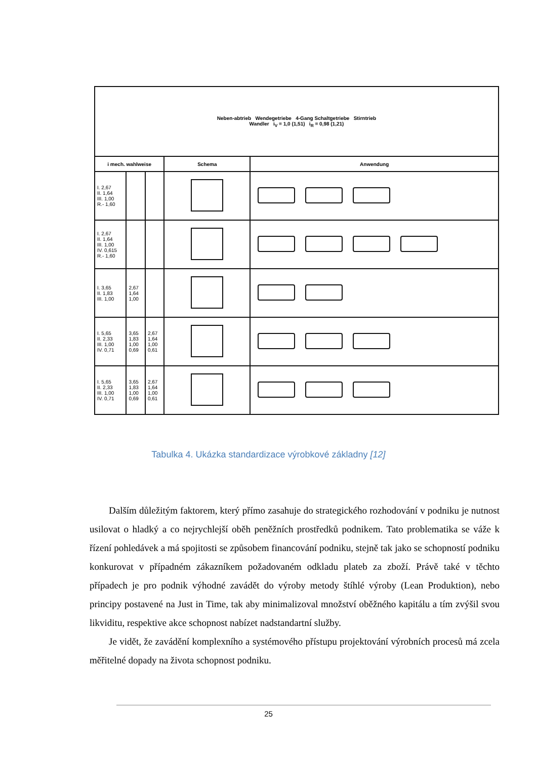| Neben-abtrieb Wendegetriebe 4-Gang Schaltgetriebe Stirntrieb Wandler i<sub>V</sub> = 1,0 (1,51) i<sub>R</sub> = 0,98 (1,21) | | | | |
| i mech. wahlweise | | | Schema | Anwendung |
| I. 2,67 II. 1,64 III. 1,00 R.- 1,60 | | | | |
| I. 2,67 II. 1,64 III. 1,00 IV. 0,615 R.- 1,60 | | | | |
| I. 3,65 II. 1,83 III. 1,00 | 2,67 1,64 1,00 | | | |
| I. 5,65 II. 2,33 III. 1,00 IV. 0,71 | 3,65 1,83 1,00 0,69 | 2,67 1,64 1,00 0,61 | | |
| I. 5,65 II. 2,33 III. 1,00 IV. 0,71 | 3,65 1,83 1,00 0,69 | 2,67 1,64 1,00 0,61 | | |
Tabulka 4. Ukázka standardizace výrobkové základny [12]
Dalším důležitým faktorem, který přímo zasahuje do strategického rozhodování v podniku je nutnost usilovat o hladký a co nejrychlejší oběh peněžních prostředků podnikem. Tato problematika se váže k řízení pohledávek a má spojitosti se způsobem financování podniku, stejně tak jako se schopností podniku konkurovat v případném zákazníkem požadovaném odkladu plateb za zboží. Právě také v těchto případech je pro podnik výhodné zavádět do výroby metody štíhlé výroby (Lean Produktion), nebo principy postavené na Just in Time, tak aby minimalizoval množství oběžného kapitálu a tím zvýšil svou likviditu, respektive akce schopnost nabízet nadstandartní služby.
Je vidět, že zavádění komplexního a systémového přístupu projektování výrobních procesů má zcela měřitelné dopady na života schopnost podniku.
25